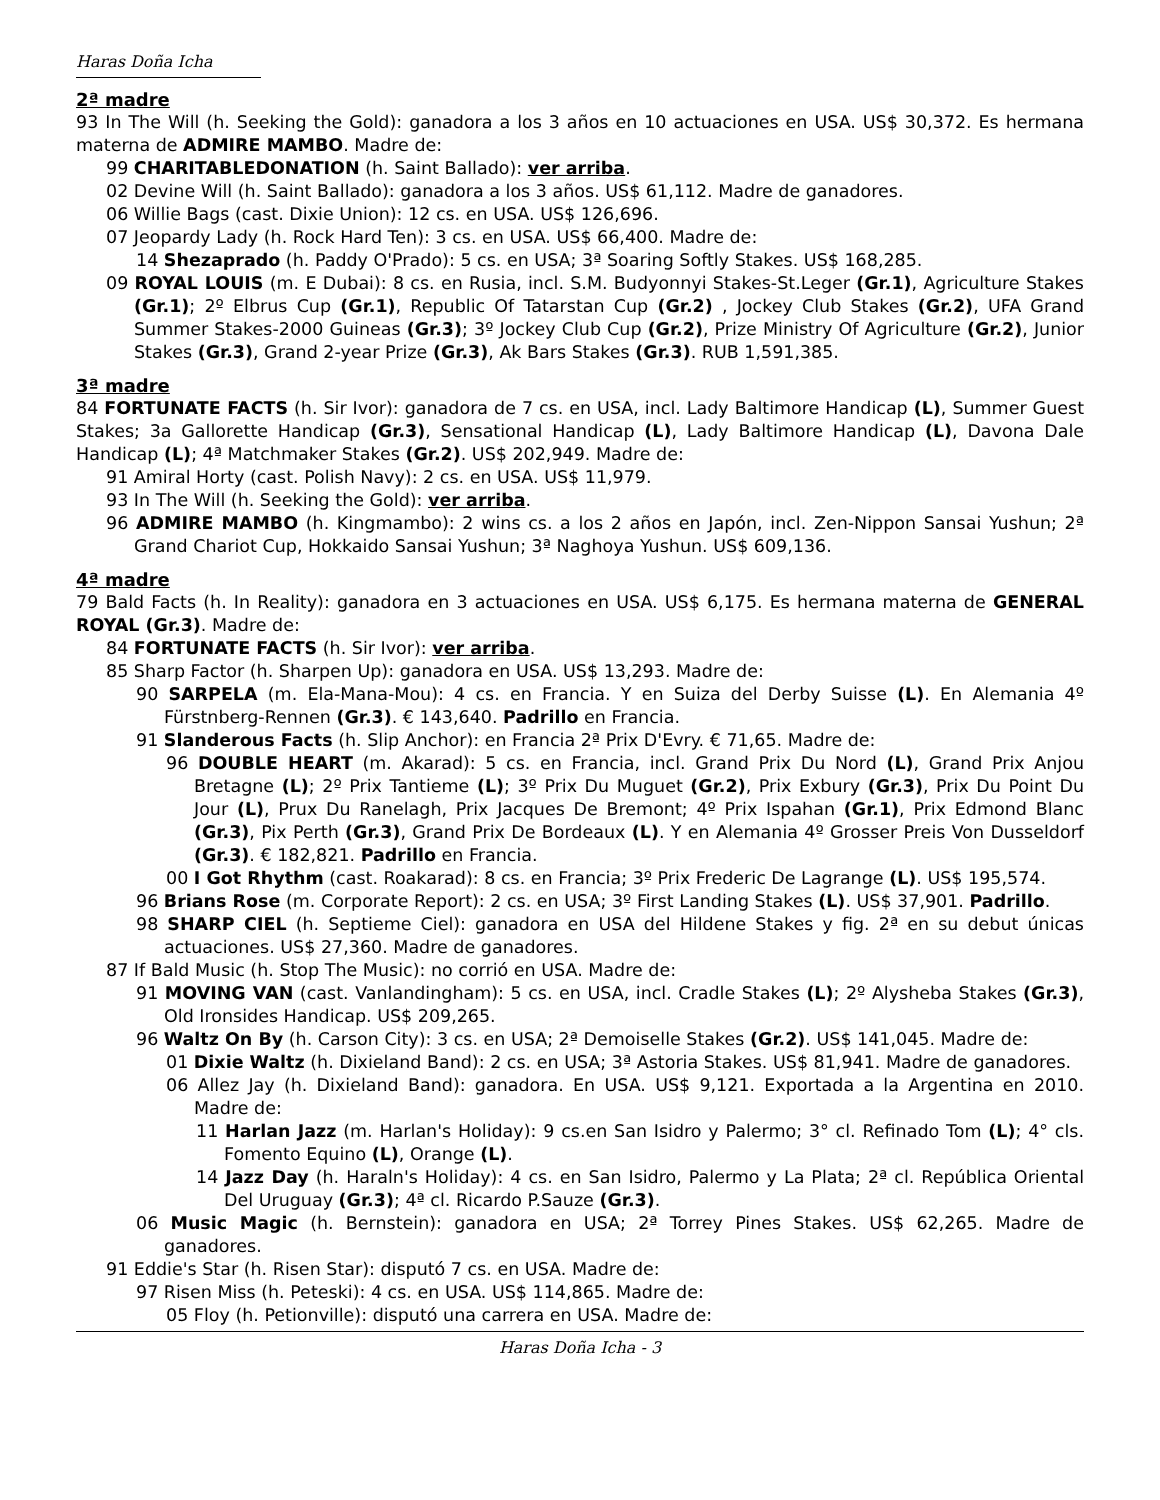Haras Doña Icha
2ª madre
93 In The Will (h. Seeking the Gold): ganadora a los 3 años en 10 actuaciones en USA. US$ 30,372. Es hermana materna de ADMIRE MAMBO. Madre de:
99 CHARITABLEDONATION (h. Saint Ballado): ver arriba.
02 Devine Will (h. Saint Ballado): ganadora a los 3 años. US$ 61,112. Madre de ganadores.
06 Willie Bags (cast. Dixie Union): 12 cs. en USA. US$ 126,696.
07 Jeopardy Lady (h. Rock Hard Ten): 3 cs. en USA. US$ 66,400. Madre de:
14 Shezaprado (h. Paddy O'Prado): 5 cs. en USA; 3ª Soaring Softly Stakes. US$ 168,285.
09 ROYAL LOUIS (m. E Dubai): 8 cs. en Rusia, incl. S.M. Budyonnyi Stakes-St.Leger (Gr.1), Agriculture Stakes (Gr.1); 2º Elbrus Cup (Gr.1), Republic Of Tatarstan Cup (Gr.2) , Jockey Club Stakes (Gr.2), UFA Grand Summer Stakes-2000 Guineas (Gr.3); 3º Jockey Club Cup (Gr.2), Prize Ministry Of Agriculture (Gr.2), Junior Stakes (Gr.3), Grand 2-year Prize (Gr.3), Ak Bars Stakes (Gr.3). RUB 1,591,385.
3ª madre
84 FORTUNATE FACTS (h. Sir Ivor): ganadora de 7 cs. en USA, incl. Lady Baltimore Handicap (L), Summer Guest Stakes; 3a Gallorette Handicap (Gr.3), Sensational Handicap (L), Lady Baltimore Handicap (L), Davona Dale Handicap (L); 4ª Matchmaker Stakes (Gr.2). US$ 202,949. Madre de:
91 Amiral Horty (cast. Polish Navy): 2 cs. en USA. US$ 11,979.
93 In The Will (h. Seeking the Gold): ver arriba.
96 ADMIRE MAMBO (h. Kingmambo): 2 wins cs. a los 2 años en Japón, incl. Zen-Nippon Sansai Yushun; 2ª Grand Chariot Cup, Hokkaido Sansai Yushun; 3ª Naghoya Yushun. US$ 609,136.
4ª madre
79 Bald Facts (h. In Reality): ganadora en 3 actuaciones en USA. US$ 6,175. Es hermana materna de GENERAL ROYAL (Gr.3). Madre de:
84 FORTUNATE FACTS (h. Sir Ivor): ver arriba.
85 Sharp Factor (h. Sharpen Up): ganadora en USA. US$ 13,293. Madre de:
90 SARPELA (m. Ela-Mana-Mou): 4 cs. en Francia. Y en Suiza del Derby Suisse (L). En Alemania 4º Fürstnberg-Rennen (Gr.3). € 143,640. Padrillo en Francia.
91 Slanderous Facts (h. Slip Anchor): en Francia 2ª Prix D'Evry. € 71,65. Madre de:
96 DOUBLE HEART (m. Akarad): 5 cs. en Francia, incl. Grand Prix Du Nord (L), Grand Prix Anjou Bretagne (L); 2º Prix Tantieme (L); 3º Prix Du Muguet (Gr.2), Prix Exbury (Gr.3), Prix Du Point Du Jour (L), Prux Du Ranelagh, Prix Jacques De Bremont; 4º Prix Ispahan (Gr.1), Prix Edmond Blanc (Gr.3), Pix Perth (Gr.3), Grand Prix De Bordeaux (L). Y en Alemania 4º Grosser Preis Von Dusseldorf (Gr.3). € 182,821. Padrillo en Francia.
00 I Got Rhythm (cast. Roakarad): 8 cs. en Francia; 3º Prix Frederic De Lagrange (L). US$ 195,574.
96 Brians Rose (m. Corporate Report): 2 cs. en USA; 3º First Landing Stakes (L). US$ 37,901. Padrillo.
98 SHARP CIEL (h. Septieme Ciel): ganadora en USA del Hildene Stakes y fig. 2ª en su debut únicas actuaciones. US$ 27,360. Madre de ganadores.
87 If Bald Music (h. Stop The Music): no corrió en USA. Madre de:
91 MOVING VAN (cast. Vanlandingham): 5 cs. en USA, incl. Cradle Stakes (L); 2º Alysheba Stakes (Gr.3), Old Ironsides Handicap. US$ 209,265.
96 Waltz On By (h. Carson City): 3 cs. en USA; 2ª Demoiselle Stakes (Gr.2). US$ 141,045. Madre de:
01 Dixie Waltz (h. Dixieland Band): 2 cs. en USA; 3ª Astoria Stakes. US$ 81,941. Madre de ganadores.
06 Allez Jay (h. Dixieland Band): ganadora. En USA. US$ 9,121. Exportada a la Argentina en 2010. Madre de:
11 Harlan Jazz (m. Harlan's Holiday): 9 cs.en San Isidro y Palermo; 3° cl. Refinado Tom (L); 4° cls. Fomento Equino (L), Orange (L).
14 Jazz Day (h. Haraln's Holiday): 4 cs. en San Isidro, Palermo y La Plata; 2ª cl. República Oriental Del Uruguay (Gr.3); 4ª cl. Ricardo P.Sauze (Gr.3).
06 Music Magic (h. Bernstein): ganadora en USA; 2ª Torrey Pines Stakes. US$ 62,265. Madre de ganadores.
91 Eddie's Star (h. Risen Star): disputó 7 cs. en USA. Madre de:
97 Risen Miss (h. Peteski): 4 cs. en USA. US$ 114,865. Madre de:
05 Floy (h. Petionville): disputó una carrera en USA. Madre de:
Haras Doña Icha - 3